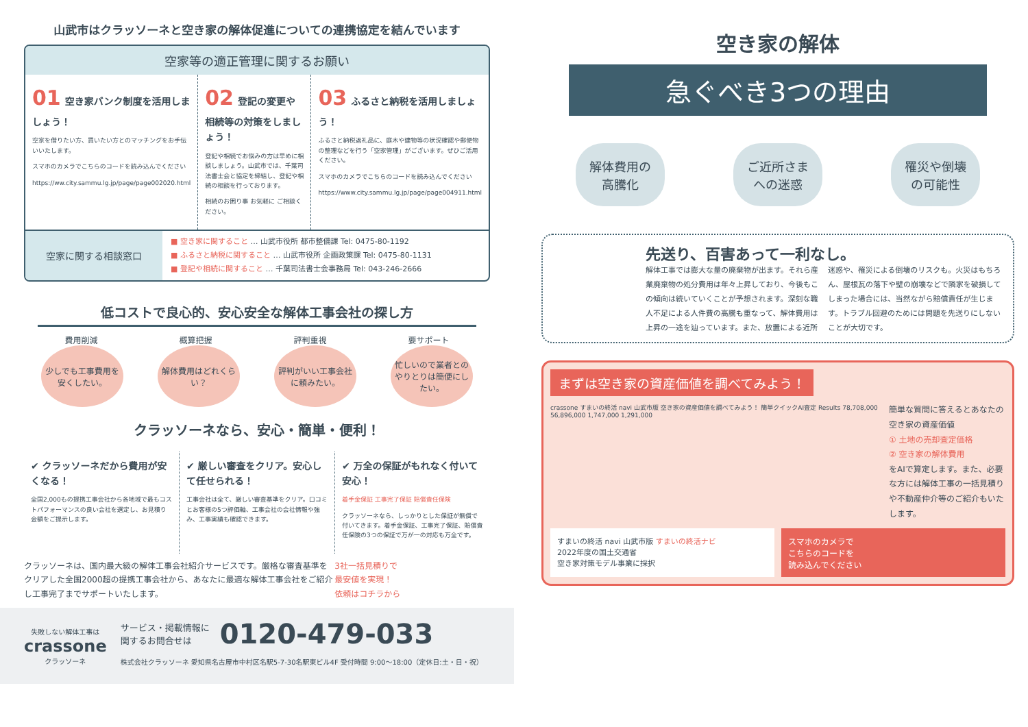山武市はクラッソーネと空き家の解体促進についての連携協定を結んでいます
空家等の適正管理に関するお願い
01 空き家バンク制度を活用しましょう！
空家を借りたい方、買いたい方とのマッチングをお手伝いいたします。
スマホのカメラでこちらのコードを読み込んでください
https://ww.city.sammu.lg.jp/page/page002020.html
02 登記の変更や相続等の対策をしましょう！
登記や相続でお悩みの方は早めに相談しましょう。山武市では、千葉司法書士会と協定を締結し、登記や相続の相談を行っております。
相続のお困り事 お気軽に ご相談ください。
03 ふるさと納税を活用しましょう！
ふるさと納税返礼品に、庭木や建物等の状況確認や郵便物の整理などを行う「空家管理」がございます。ぜひご活用ください。
スマホのカメラでこちらのコードを読み込んでください
https://www.city.sammu.lg.jp/page/page004911.html
空家に関する相談窓口
■ 空き家に関すること … 山武市役所 都市整備課 Tel: 0475-80-1192
■ ふるさと納税に関すること … 山武市役所 企画政策課 Tel: 0475-80-1131
■ 登記や相続に関すること … 千葉司法書士会事務局 Tel: 043-246-2666
低コストで良心的、安心安全な解体工事会社の探し方
費用削減 概算把握 評判重視 要サポート
少しでも工事費用を安くしたい。
解体費用はどれくらい？
評判がいい工事会社に頼みたい。
忙しいので業者とのやりとりは簡便にしたい。
クラッソーネなら、安心・簡単・便利！
✔ クラッソーネだから費用が安くなる！
全国2,000もの提携工事会社から各地域で最もコストパフォーマンスの良い会社を選定し、お見積り金額をご提示します。
✔ 厳しい審査をクリア。安心して任せられる！
工事会社は全て、厳しい審査基準をクリア。口コミとお客様の5つ評価軸、工事会社の会社情報や強み、工事実績も確認できます。
✔ 万全の保証がもれなく付いて安心！
着手金保証 工事完了保証 賠償責任保険
クラッソーネなら、しっかりとした保証が無償で付いてきます。着手金保証、工事完了保証、賠償責任保険の3つの保証で万が一の対応も万全です。
クラッソーネは、国内最大級の解体工事会社紹介サービスです。厳格な審査基準をクリアした全国2000超の提携工事会社から、あなたに最適な解体工事会社をご紹介し工事完了までサポートいたします。
3社一括見積りで
最安値を実現！
依頼はコチラから
失敗しない解体工事は
crassone
クラッソーネ
サービス・掲載情報に
関するお問合せは 0120-479-033
株式会社クラッソーネ 愛知県名古屋市中村区名駅5-7-30名駅東ビル4F 受付時間 9:00〜18:00（定休日:土・日・祝）
空き家の解体
急ぐべき3つの理由
解体費用の
高騰化
ご近所さま
への迷惑
罹災や倒壊
の可能性
先送り、百害あって一利なし。
解体工事では膨大な量の廃棄物が出ます。それら産業廃棄物の処分費用は年々上昇しており、今後もこの傾向は続いていくことが予想されます。深刻な職人不足による人件費の高騰も重なって、解体費用は上昇の一途を辿っています。また、放置による近所迷惑や、罹災による倒壊のリスクも。火災はもちろん、屋根瓦の落下や壁の崩壊などで隣家を破損してしまった場合には、当然ながら賠償責任が生じます。トラブル回避のためには問題を先送りにしないことが大切です。
まずは空き家の資産価値を調べてみよう！
crassone すまいの終活 navi 山武市版 空き家の資産価値を調べてみよう！ 簡単クイックAI査定 Results 78,708,000 56,896,000 1,747,000 1,291,000
簡単な質問に答えるとあなたの空き家の資産価値
① 土地の売却査定価格
② 空き家の解体費用
をAIで算定します。また、必要な方には解体工事の一括見積りや不動産仲介等のご紹介もいたします。
すまいの終活 navi 山武市版 すまいの終活ナビ
2022年度の国土交通省
空き家対策モデル事業に採択
スマホのカメラで
こちらのコードを
読み込んでください